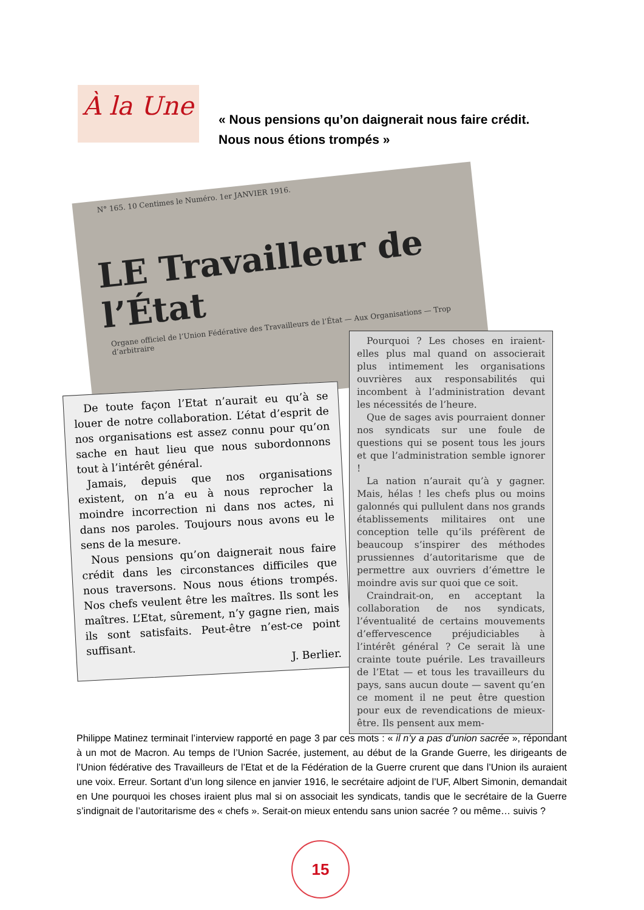À la Une
« Nous pensions qu’on daignerait nous faire crédit.
Nous nous étions trompés »
N° 165. 10 Centimes le Numéro. 1er JANVIER 1916.
LE Travailleur de l’État
Organe officiel de l’Union Fédérative des Travailleurs de l’État — Aux Organisations — Trop d’arbitraire
De toute façon l’Etat n’aurait eu qu’à se louer de notre collaboration. L’état d’esprit de nos organisations est assez connu pour qu’on sache en haut lieu que nous subordonnons tout à l’intérêt général.
Jamais, depuis que nos organisations existent, on n’a eu à nous reprocher la moindre incorrection ni dans nos actes, ni dans nos paroles. Toujours nous avons eu le sens de la mesure.
Nous pensions qu’on daignerait nous faire crédit dans les circonstances difficiles que nous traversons. Nous nous étions trompés. Nos chefs veulent être les maîtres. Ils sont les maîtres. L’Etat, sûrement, n’y gagne rien, mais ils sont satisfaits. Peut-être n’est-ce point suffisant.
J. Berlier.
Pourquoi ? Les choses en iraient-elles plus mal quand on associerait plus intimement les organisations ouvrières aux responsabilités qui incombent à l’administration devant les nécessités de l’heure.
Que de sages avis pourraient donner nos syndicats sur une foule de questions qui se posent tous les jours et que l’administration semble ignorer !
La nation n’aurait qu’à y gagner. Mais, hélas ! les chefs plus ou moins galonnés qui pullulent dans nos grands établissements militaires ont une conception telle qu’ils préfèrent de beaucoup s’inspirer des méthodes prussiennes d’autoritarisme que de permettre aux ouvriers d’émettre le moindre avis sur quoi que ce soit.
Craindrait-on, en acceptant la collaboration de nos syndicats, l’éventualité de certains mouvements d’effervescence préjudiciables à l’intérêt général ? Ce serait là une crainte toute puérile. Les travailleurs de l’Etat — et tous les travailleurs du pays, sans aucun doute — savent qu’en ce moment il ne peut être question pour eux de revendications de mieux-être. Ils pensent aux mem-
Philippe Matinez terminait l’interview rapporté en page 3 par ces mots : « il n’y a pas d’union sacrée », répondant à un mot de Macron. Au temps de l’Union Sacrée, justement, au début de la Grande Guerre, les dirigeants de l’Union fédérative des Travailleurs de l’Etat et de la Fédération de la Guerre crurent que dans l’Union ils auraient une voix. Erreur. Sortant d’un long silence en janvier 1916, le secrétaire adjoint de l’UF, Albert Simonin, demandait en Une pourquoi les choses iraient plus mal si on associait les syndicats, tandis que le secrétaire de la Guerre s’indignait de l’autoritarisme des « chefs ». Serait-on mieux entendu sans union sacrée ? ou même… suivis ?
15